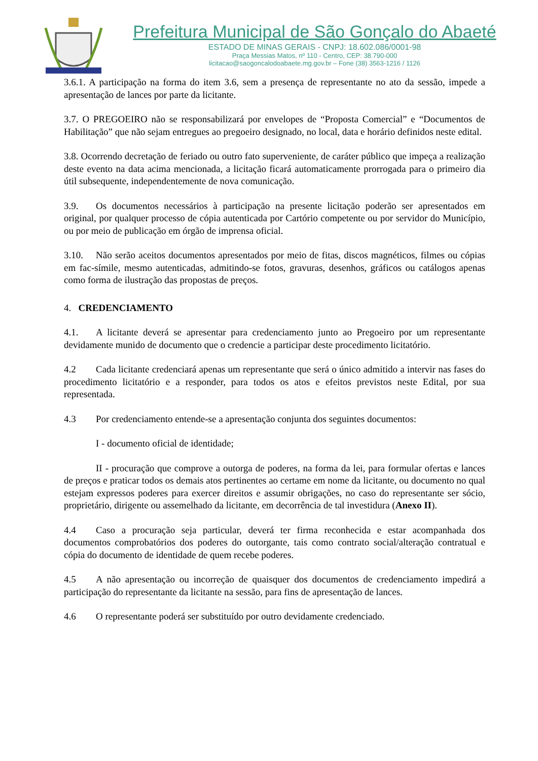Prefeitura Municipal de São Gonçalo do Abaeté
ESTADO DE MINAS GERAIS - CNPJ: 18.602.086/0001-98
Praça Messias Matos, nº 110 - Centro, CEP: 38.790-000
licitacao@saogoncalodoabaete.mg.gov.br – Fone (38) 3563-1216 / 1126
3.6.1. A participação na forma do item 3.6, sem a presença de representante no ato da sessão, impede a apresentação de lances por parte da licitante.
3.7. O PREGOEIRO não se responsabilizará por envelopes de “Proposta Comercial” e “Documentos de Habilitação” que não sejam entregues ao pregoeiro designado, no local, data e horário definidos neste edital.
3.8. Ocorrendo decretação de feriado ou outro fato superveniente, de caráter público que impeça a realização deste evento na data acima mencionada, a licitação ficará automaticamente prorrogada para o primeiro dia útil subsequente, independentemente de nova comunicação.
3.9. Os documentos necessários à participação na presente licitação poderão ser apresentados em original, por qualquer processo de cópia autenticada por Cartório competente ou por servidor do Município, ou por meio de publicação em órgão de imprensa oficial.
3.10. Não serão aceitos documentos apresentados por meio de fitas, discos magnéticos, filmes ou cópias em fac-símile, mesmo autenticadas, admitindo-se fotos, gravuras, desenhos, gráficos ou catálogos apenas como forma de ilustração das propostas de preços.
4. CREDENCIAMENTO
4.1. A licitante deverá se apresentar para credenciamento junto ao Pregoeiro por um representante devidamente munido de documento que o credencie a participar deste procedimento licitatório.
4.2 Cada licitante credenciará apenas um representante que será o único admitido a intervir nas fases do procedimento licitatório e a responder, para todos os atos e efeitos previstos neste Edital, por sua representada.
4.3 Por credenciamento entende-se a apresentação conjunta dos seguintes documentos:
I - documento oficial de identidade;
II - procuração que comprove a outorga de poderes, na forma da lei, para formular ofertas e lances de preços e praticar todos os demais atos pertinentes ao certame em nome da licitante, ou documento no qual estejam expressos poderes para exercer direitos e assumir obrigações, no caso do representante ser sócio, proprietário, dirigente ou assemelhado da licitante, em decorrência de tal investidura (Anexo II).
4.4 Caso a procuração seja particular, deverá ter firma reconhecida e estar acompanhada dos documentos comprobatórios dos poderes do outorgante, tais como contrato social/alteração contratual e cópia do documento de identidade de quem recebe poderes.
4.5 A não apresentação ou incorreção de quaisquer dos documentos de credenciamento impedirá a participação do representante da licitante na sessão, para fins de apresentação de lances.
4.6 O representante poderá ser substituído por outro devidamente credenciado.